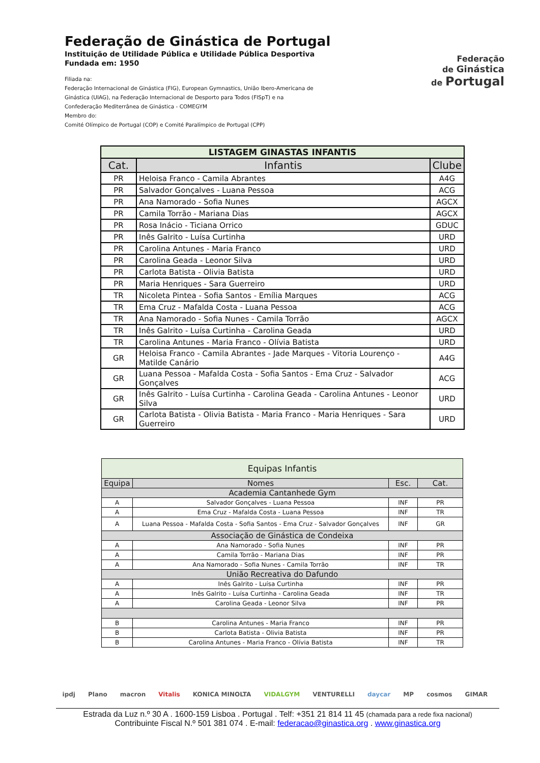Federação de Ginástica de Portugal
Instituição de Utilidade Pública e Utilidade Pública Desportiva
Fundada em: 1950
Filiada na:
Federação Internacional de Ginástica (FIG), European Gymnastics, União Ibero-Americana de
Ginástica (UIAG), na Federação Internacional de Desporto para Todos (FISpT) e na
Confederação Mediterrânea de Ginástica - COMEGYM
Membro do:
Comité Olímpico de Portugal (COP) e Comité Paralímpico de Portugal (CPP)
Federação
de Ginástica
de Portugal
| LISTAGEM GINASTAS INFANTIS | | |
| --- | --- | --- |
| Cat. | Infantis | Clube |
| PR | Heloisa Franco - Camila Abrantes | A4G |
| PR | Salvador Gonçalves - Luana Pessoa | ACG |
| PR | Ana Namorado - Sofia Nunes | AGCX |
| PR | Camila Torrão - Mariana Dias | AGCX |
| PR | Rosa Inácio - Ticiana Orrico | GDUC |
| PR | Inês Galrito - Luísa Curtinha | URD |
| PR | Carolina Antunes - Maria Franco | URD |
| PR | Carolina Geada - Leonor Silva | URD |
| PR | Carlota Batista - Olivia Batista | URD |
| PR | Maria Henriques - Sara Guerreiro | URD |
| TR | Nicoleta Pintea - Sofia Santos - Emília Marques | ACG |
| TR | Ema Cruz - Mafalda Costa - Luana Pessoa | ACG |
| TR | Ana Namorado - Sofia Nunes - Camila Torrão | AGCX |
| TR | Inês Galrito - Luísa Curtinha - Carolina Geada | URD |
| TR | Carolina Antunes - Maria Franco - Olívia Batista | URD |
| GR | Heloisa Franco - Camila Abrantes - Jade Marques - Vitoria Lourenço - Matilde Canário | A4G |
| GR | Luana Pessoa - Mafalda Costa - Sofia Santos - Ema Cruz - Salvador Gonçalves | ACG |
| GR | Inês Galrito - Luísa Curtinha - Carolina Geada - Carolina Antunes - Leonor Silva | URD |
| GR | Carlota Batista - Olivia Batista - Maria Franco - Maria Henriques - Sara Guerreiro | URD |
| Equipas Infantis | | | |
| --- | --- | --- | --- |
| Equipa | Nomes | Esc. | Cat. |
| Academia Cantanhede Gym | | | |
| A | Salvador Gonçalves - Luana Pessoa | INF | PR |
| A | Ema Cruz - Mafalda Costa - Luana Pessoa | INF | TR |
| A | Luana Pessoa - Mafalda Costa - Sofia Santos - Ema Cruz - Salvador Gonçalves | INF | GR |
| Associação de Ginástica de Condeixa | | | |
| A | Ana Namorado - Sofia Nunes | INF | PR |
| A | Camila Torrão - Mariana Dias | INF | PR |
| A | Ana Namorado - Sofia Nunes - Camila Torrão | INF | TR |
| União Recreativa do Dafundo | | | |
| A | Inês Galrito - Luísa Curtinha | INF | PR |
| A | Inês Galrito - Luísa Curtinha - Carolina Geada | INF | TR |
| A | Carolina Geada - Leonor Silva | INF | PR |
| B | Carolina Antunes - Maria Franco | INF | PR |
| B | Carlota Batista - Olivia Batista | INF | PR |
| B | Carolina Antunes - Maria Franco - Olívia Batista | INF | TR |
ipdj Plano macron Vitalis KONICA MINOLTA VIDALGYM VENTURELLI daycar MP cosmos GIMAR
Estrada da Luz n.º 30 A . 1600-159 Lisboa . Portugal . Telf: +351 21 814 11 45 (chamada para a rede fixa nacional)
Contribuinte Fiscal N.º 501 381 074 . E-mail: federacao@ginastica.org . www.ginastica.org